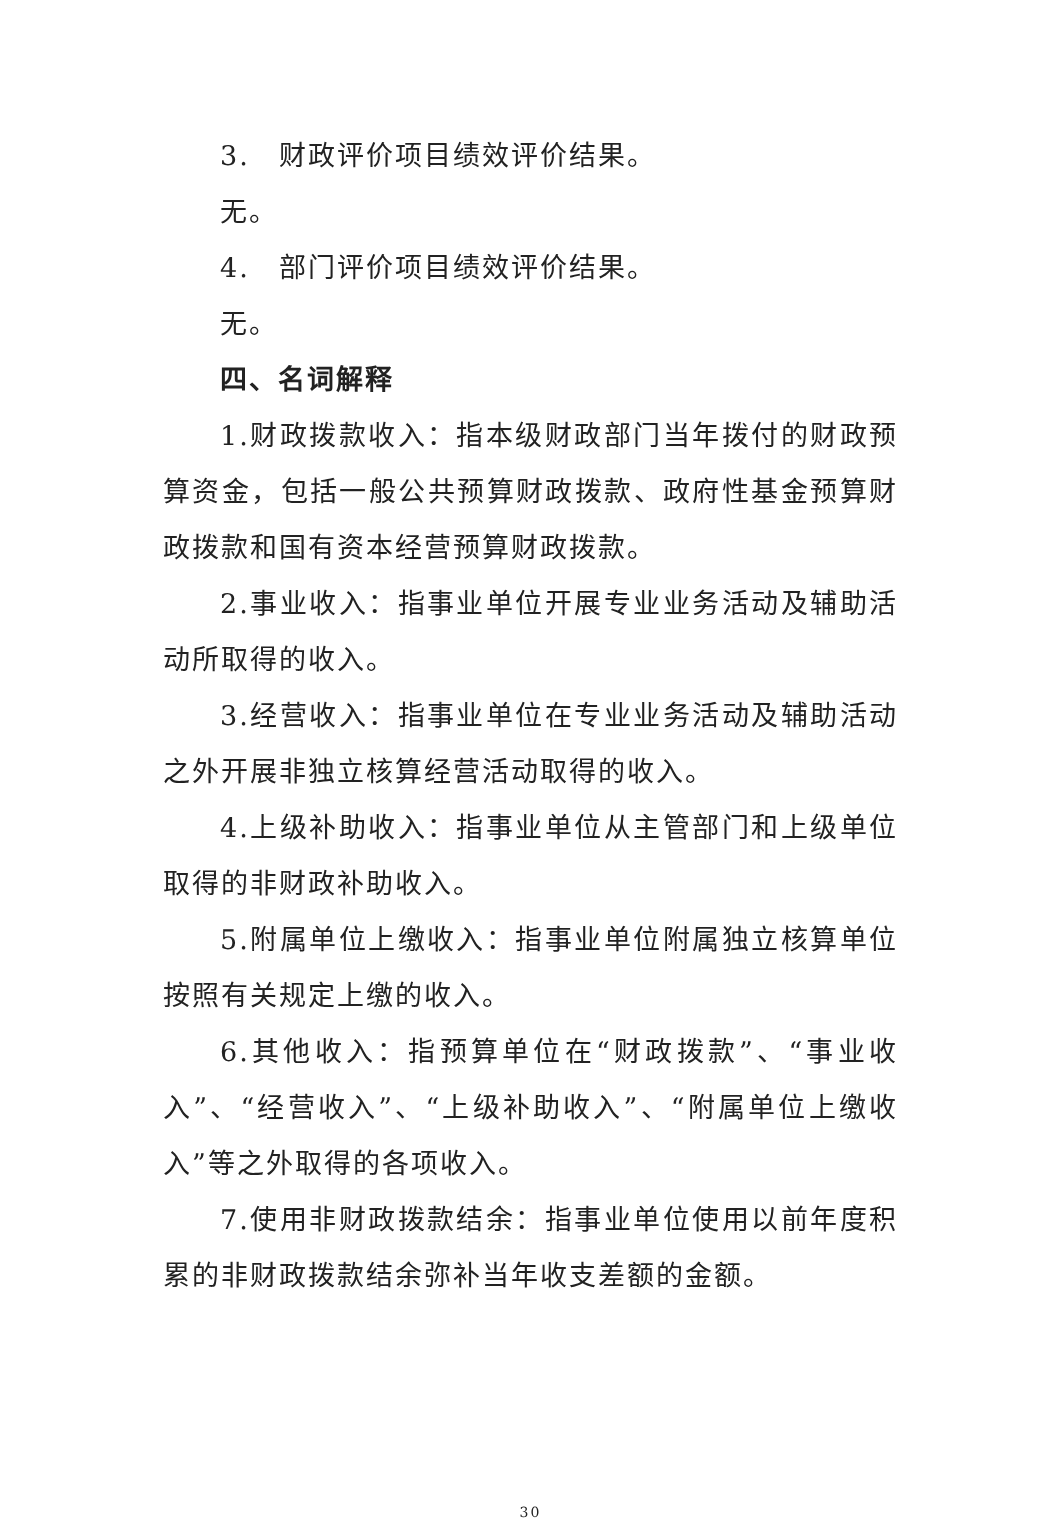3.　财政评价项目绩效评价结果。
无。
4.　部门评价项目绩效评价结果。
无。
四、名词解释
1.财政拨款收入：指本级财政部门当年拨付的财政预算资金，包括一般公共预算财政拨款、政府性基金预算财政拨款和国有资本经营预算财政拨款。
2.事业收入：指事业单位开展专业业务活动及辅助活动所取得的收入。
3.经营收入：指事业单位在专业业务活动及辅助活动之外开展非独立核算经营活动取得的收入。
4.上级补助收入：指事业单位从主管部门和上级单位取得的非财政补助收入。
5.附属单位上缴收入：指事业单位附属独立核算单位按照有关规定上缴的收入。
6.其他收入：指预算单位在“财政拨款”、“事业收入”、“经营收入”、“上级补助收入”、“附属单位上缴收入”等之外取得的各项收入。
7.使用非财政拨款结余：指事业单位使用以前年度积累的非财政拨款结余弥补当年收支差额的金额。
30